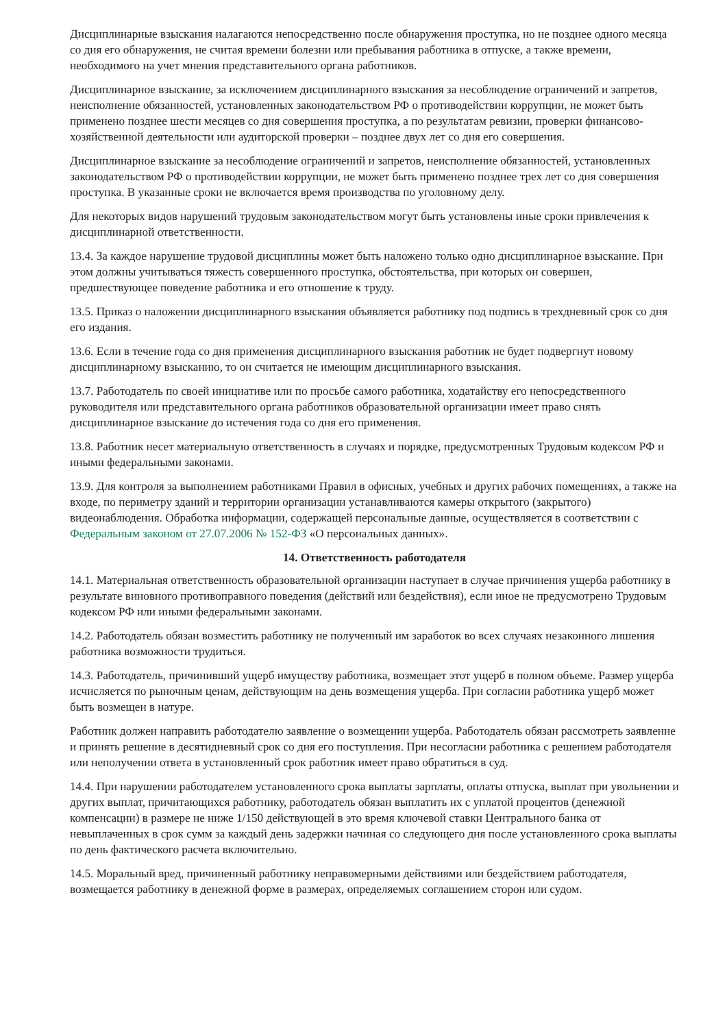Дисциплинарные взыскания налагаются непосредственно после обнаружения проступка, но не позднее одного месяца со дня его обнаружения, не считая времени болезни или пребывания работника в отпуске, а также времени, необходимого на учет мнения представительного органа работников.
Дисциплинарное взыскание, за исключением дисциплинарного взыскания за несоблюдение ограничений и запретов, неисполнение обязанностей, установленных законодательством РФ о противодействии коррупции, не может быть применено позднее шести месяцев со дня совершения проступка, а по результатам ревизии, проверки финансово-хозяйственной деятельности или аудиторской проверки – позднее двух лет со дня его совершения.
Дисциплинарное взыскание за несоблюдение ограничений и запретов, неисполнение обязанностей, установленных законодательством РФ о противодействии коррупции, не может быть применено позднее трех лет со дня совершения проступка. В указанные сроки не включается время производства по уголовному делу.
Для некоторых видов нарушений трудовым законодательством могут быть установлены иные сроки привлечения к дисциплинарной ответственности.
13.4. За каждое нарушение трудовой дисциплины может быть наложено только одно дисциплинарное взыскание. При этом должны учитываться тяжесть совершенного проступка, обстоятельства, при которых он совершен, предшествующее поведение работника и его отношение к труду.
13.5. Приказ о наложении дисциплинарного взыскания объявляется работнику под подпись в трехдневный срок со дня его издания.
13.6. Если в течение года со дня применения дисциплинарного взыскания работник не будет подвергнут новому дисциплинарному взысканию, то он считается не имеющим дисциплинарного взыскания.
13.7. Работодатель по своей инициативе или по просьбе самого работника, ходатайству его непосредственного руководителя или представительного органа работников образовательной организации имеет право снять дисциплинарное взыскание до истечения года со дня его применения.
13.8. Работник несет материальную ответственность в случаях и порядке, предусмотренных Трудовым кодексом РФ и иными федеральными законами.
13.9. Для контроля за выполнением работниками Правил в офисных, учебных и других рабочих помещениях, а также на входе, по периметру зданий и территории организации устанавливаются камеры открытого (закрытого) видеонаблюдения. Обработка информации, содержащей персональные данные, осуществляется в соответствии с Федеральным законом от 27.07.2006 № 152-ФЗ «О персональных данных».
14. Ответственность работодателя
14.1. Материальная ответственность образовательной организации наступает в случае причинения ущерба работнику в результате виновного противоправного поведения (действий или бездействия), если иное не предусмотрено Трудовым кодексом РФ или иными федеральными законами.
14.2. Работодатель обязан возместить работнику не полученный им заработок во всех случаях незаконного лишения работника возможности трудиться.
14.3. Работодатель, причинивший ущерб имуществу работника, возмещает этот ущерб в полном объеме. Размер ущерба исчисляется по рыночным ценам, действующим на день возмещения ущерба. При согласии работника ущерб может быть возмещен в натуре.
Работник должен направить работодателю заявление о возмещении ущерба. Работодатель обязан рассмотреть заявление и принять решение в десятидневный срок со дня его поступления. При несогласии работника с решением работодателя или неполучении ответа в установленный срок работник имеет право обратиться в суд.
14.4. При нарушении работодателем установленного срока выплаты зарплаты, оплаты отпуска, выплат при увольнении и других выплат, причитающихся работнику, работодатель обязан выплатить их с уплатой процентов (денежной компенсации) в размере не ниже 1/150 действующей в это время ключевой ставки Центрального банка от невыплаченных в срок сумм за каждый день задержки начиная со следующего дня после установленного срока выплаты по день фактического расчета включительно.
14.5. Моральный вред, причиненный работнику неправомерными действиями или бездействием работодателя, возмещается работнику в денежной форме в размерах, определяемых соглашением сторон или судом.